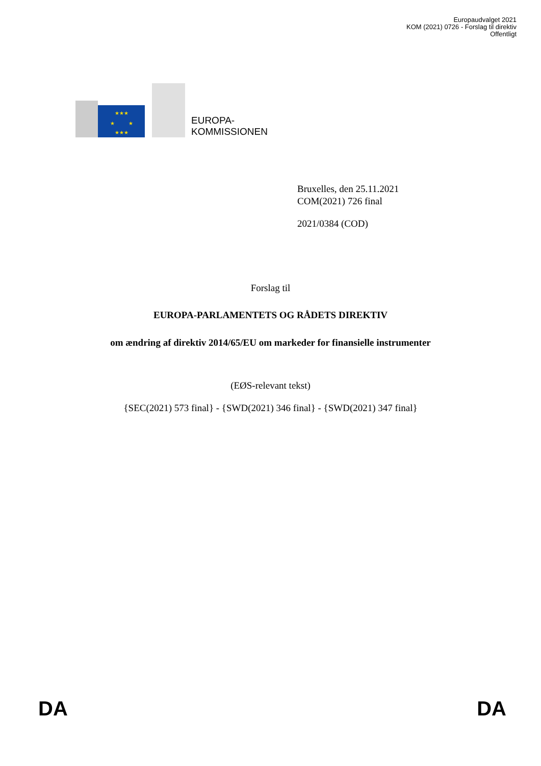Europaudvalget 2021
KOM (2021) 0726 - Forslag til direktiv
Offentligt
★★★
★★★
★
★
EUROPA-
KOMMISSIONEN
Bruxelles, den 25.11.2021
COM(2021) 726 final
2021/0384 (COD)
Forslag til
EUROPA-PARLAMENTETS OG RÅDETS DIREKTIV
om ændring af direktiv 2014/65/EU om markeder for finansielle instrumenter
(EØS-relevant tekst)
{SEC(2021) 573 final} - {SWD(2021) 346 final} - {SWD(2021) 347 final}
DA DA